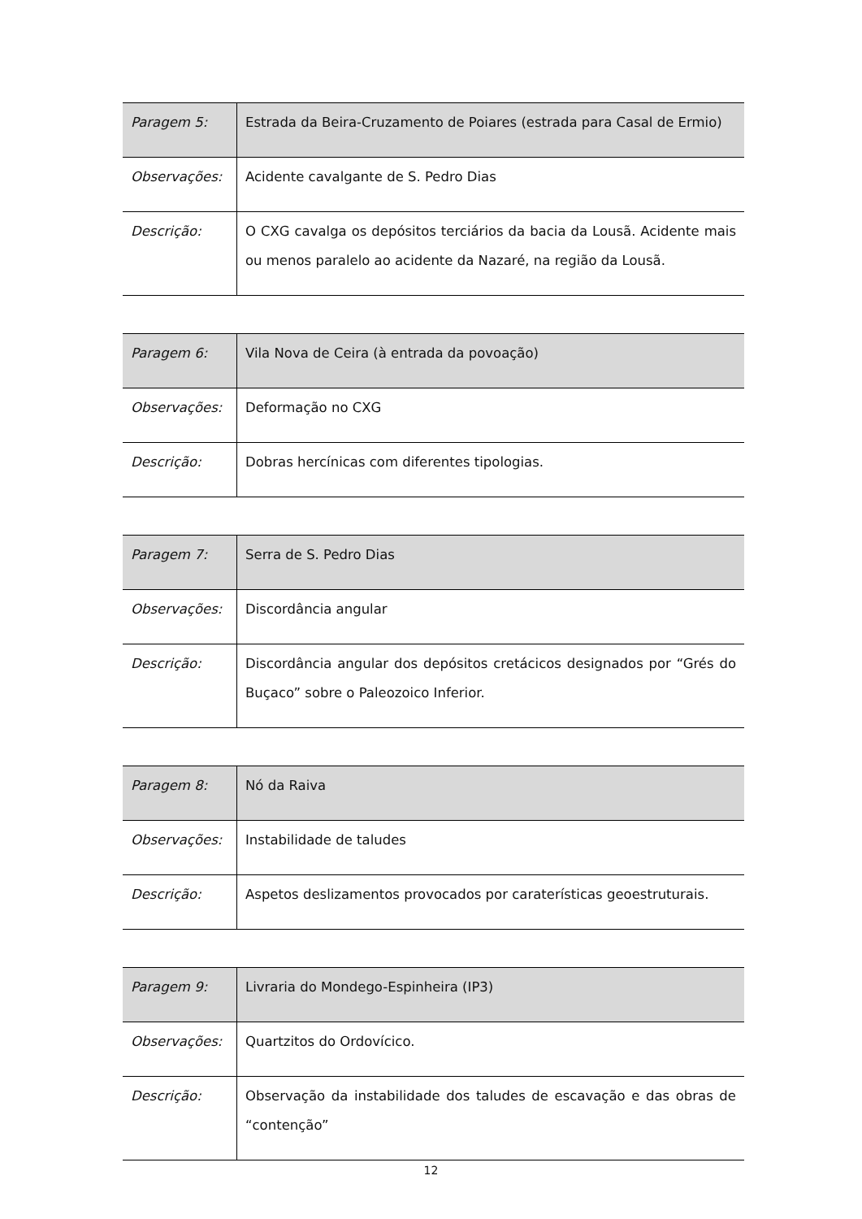| Paragem 5: | Estrada da Beira-Cruzamento de Poiares (estrada para Casal de Ermio) |
| Observações: | Acidente cavalgante de S. Pedro Dias |
| Descrição: | O CXG cavalga os depósitos terciários da bacia da Lousã. Acidente mais ou menos paralelo ao acidente da Nazaré, na região da Lousã. |
| Paragem 6: | Vila Nova de Ceira (à entrada da povoação) |
| Observações: | Deformação no CXG |
| Descrição: | Dobras hercínicas com diferentes tipologias. |
| Paragem 7: | Serra de S. Pedro Dias |
| Observações: | Discordância angular |
| Descrição: | Discordância angular dos depósitos cretácicos designados por “Grés do Buçaco” sobre o Paleozoico Inferior. |
| Paragem 8: | Nó da Raiva |
| Observações: | Instabilidade de taludes |
| Descrição: | Aspetos deslizamentos provocados por caraterísticas geoestruturais. |
| Paragem 9: | Livraria do Mondego-Espinheira (IP3) |
| Observações: | Quartzitos do Ordovícico. |
| Descrição: | Observação da instabilidade dos taludes de escavação e das obras de “contenção” |
12